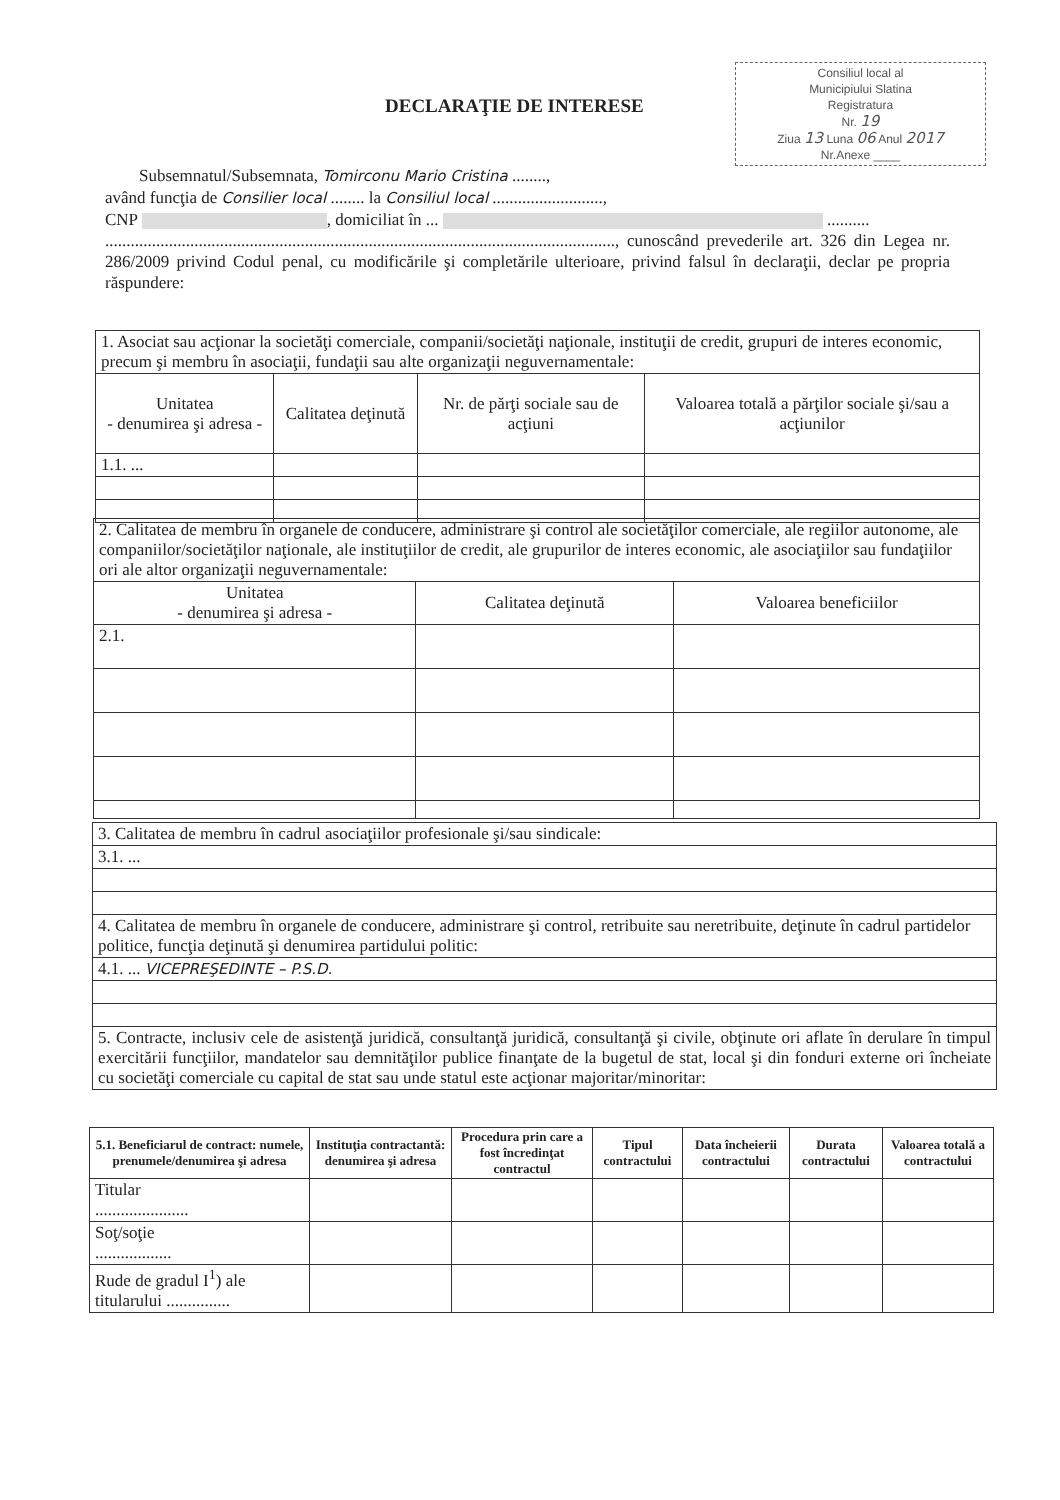Consiliul local al
Municipiului Slatina
Registratura
Nr. 19
Ziua 13 Luna 06 Anul 2017
Nr.Anexe ____
DECLARAŢIE DE INTERESE
Subsemnatul/Subsemnata, Tomirconu Mario Cristina ........,
având funcţia de Consilier local ........ la Consiliul local ..........................,
CNP , domiciliat în ... ..........
........................................................................................................................, cunoscând prevederile art. 326 din Legea nr. 286/2009 privind Codul penal, cu modificările şi completările ulterioare, privind falsul în declaraţii, declar pe propria răspundere:
| 1. Asociat sau acţionar la societăţi comerciale, companii/societăţi naţionale, instituţii de credit, grupuri de interes economic, precum şi membru în asociaţii, fundaţii sau alte organizaţii neguvernamentale: | | | |
| Unitatea - denumirea şi adresa - | Calitatea deţinută | Nr. de părţi sociale sau de acţiuni | Valoarea totală a părţilor sociale şi/sau a acţiunilor |
| 1.1. ... | | | |
| 2. Calitatea de membru în organele de conducere, administrare şi control ale societăţilor comerciale, ale regiilor autonome, ale companiilor/societăţilor naţionale, ale instituţiilor de credit, ale grupurilor de interes economic, ale asociaţiilor sau fundaţiilor ori ale altor organizaţii neguvernamentale: | | |
| Unitatea - denumirea şi adresa - | Calitatea deţinută | Valoarea beneficiilor |
| 2.1. | | |
| 3. Calitatea de membru în cadrul asociaţiilor profesionale şi/sau sindicale: |
| 3.1. ... |
| 4. Calitatea de membru în organele de conducere, administrare şi control, retribuite sau neretribuite, deţinute în cadrul partidelor politice, funcţia deţinută şi denumirea partidului politic: |
| 4.1. ... VICEPREŞEDINTE – P.S.D. |
| 5. Contracte, inclusiv cele de asistenţă juridică, consultanţă juridică, consultanţă şi civile, obţinute ori aflate în derulare în timpul exercitării funcţiilor, mandatelor sau demnităţilor publice finanţate de la bugetul de stat, local şi din fonduri externe ori încheiate cu societăţi comerciale cu capital de stat sau unde statul este acţionar majoritar/minoritar: |
| 5.1. Beneficiarul de contract: numele, prenumele/denumirea şi adresa | Instituţia contractantă: denumirea şi adresa | Procedura prin care a fost încredinţat contractul | Tipul contractului | Data încheierii contractului | Durata contractului | Valoarea totală a contractului |
| --- | --- | --- | --- | --- | --- | --- |
| Titular ...................... | | | | | | |
| Soţ/soţie .................. | | | | | | |
| Rude de gradul I<sup>1</sup>) ale titularului ............... | | | | | | |